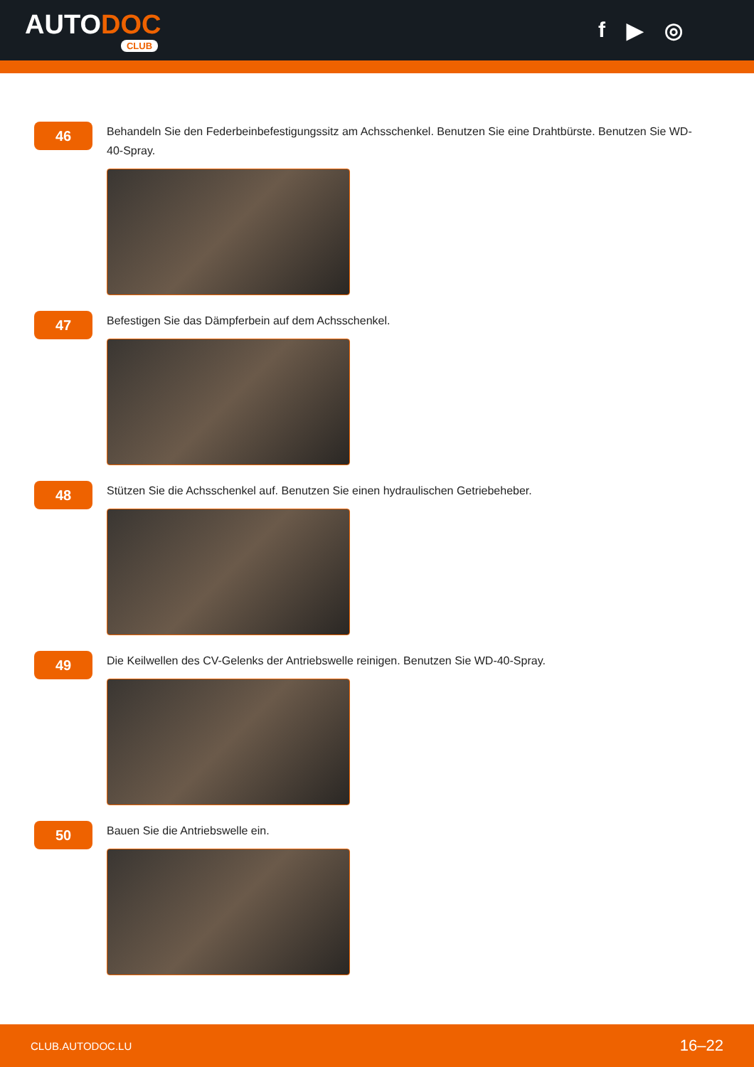AUTODOC
CLUB
f ▶ ◎
46
Behandeln Sie den Federbeinbefestigungssitz am Achsschenkel. Benutzen Sie eine Drahtbürste. Benutzen Sie WD-40-Spray.
47
Befestigen Sie das Dämpferbein auf dem Achsschenkel.
48
Stützen Sie die Achsschenkel auf. Benutzen Sie einen hydraulischen Getriebeheber.
49
Die Keilwellen des CV-Gelenks der Antriebswelle reinigen. Benutzen Sie WD-40-Spray.
50
Bauen Sie die Antriebswelle ein.
CLUB.AUTODOC.LU 16–22